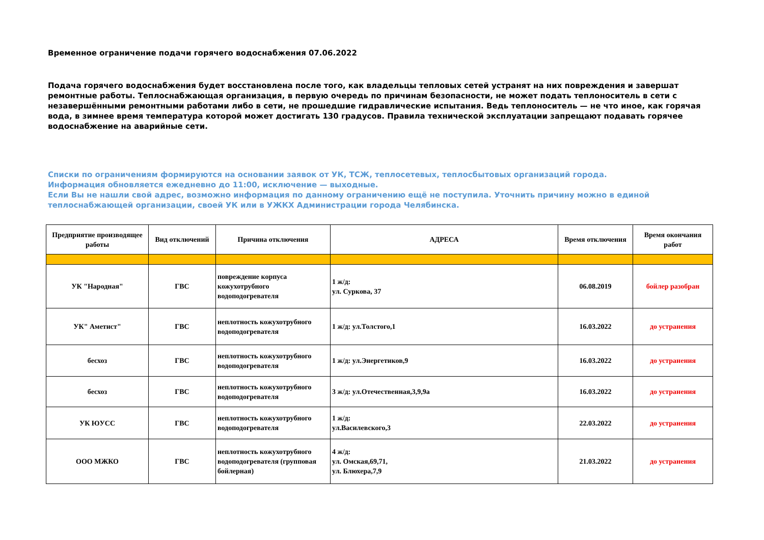Временное ограничение подачи горячего водоснабжения 07.06.2022
Подача горячего водоснабжения будет восстановлена после того, как владельцы тепловых сетей устранят на них повреждения и завершат ремонтные работы. Теплоснабжающая организация, в первую очередь по причинам безопасности, не может подать теплоноситель в сети с незавершёнными ремонтными работами либо в сети, не прошедшие гидравлические испытания. Ведь теплоноситель — не что иное, как горячая вода, в зимнее время температура которой может достигать 130 градусов. Правила технической эксплуатации запрещают подавать горячее водоснабжение на аварийные сети.
Списки по ограничениям формируются на основании заявок от УК, ТСЖ, теплосетевых, теплосбытовых организаций города.
Информация обновляется ежедневно до 11:00, исключение — выходные.
Если Вы не нашли свой адрес, возможно информация по данному ограничению ещё не поступила. Уточнить причину можно в единой теплоснабжающей организации, своей УК или в УЖКХ Администрации города Челябинска.
| Предприятие производящее работы | Вид отключений | Причина отключения | АДРЕСА | Время отключения | Время окончания работ |
| --- | --- | --- | --- | --- | --- |
| УК "Народная" | ГВС | повреждение корпуса кожухотрубного водоподогревателя | 1 ж/д: ул. Суркова, 37 | 06.08.2019 | бойлер разобран |
| УК" Аметист" | ГВС | неплотность кожухотрубного водоподогревателя | 1 ж/д: ул.Толстого,1 | 16.03.2022 | до устранения |
| бесхоз | ГВС | неплотность кожухотрубного водоподогревателя | 1 ж/д: ул.Энергетиков,9 | 16.03.2022 | до устранения |
| бесхоз | ГВС | неплотность кожухотрубного водоподогревателя | 3 ж/д: ул.Отечественная,3,9,9а | 16.03.2022 | до устранения |
| УК ЮУСС | ГВС | неплотность кожухотрубного водоподогревателя | 1 ж/д: ул.Василевского,3 | 22.03.2022 | до устранения |
| ООО МЖКО | ГВС | неплотность кожухотрубного водоподогревателя (групповая бойлерная) | 4 ж/д: ул. Омская,69,71, ул. Блюхера,7,9 | 21.03.2022 | до устранения |